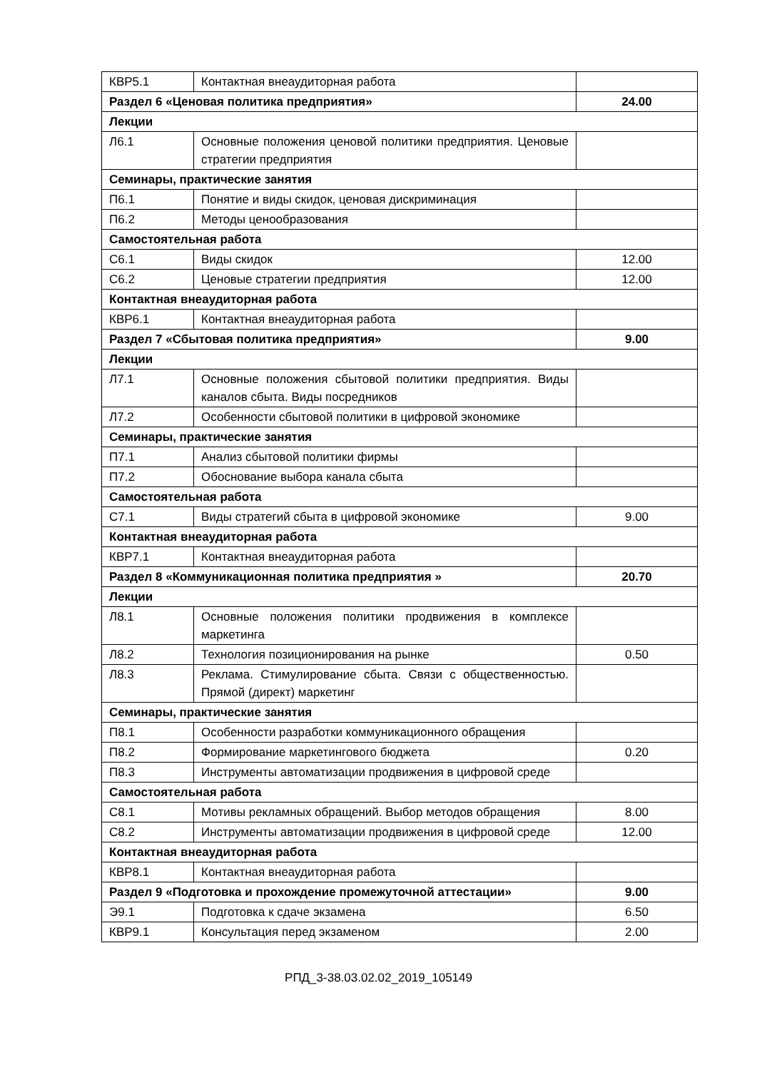| КВР5.1 | Контактная внеаудиторная работа | |
| Раздел 6 «Ценовая политика предприятия» | | 24.00 |
| Лекции | | |
| Л6.1 | Основные положения ценовой политики предприятия. Ценовые стратегии предприятия | |
| Семинары, практические занятия | | |
| П6.1 | Понятие и виды скидок, ценовая дискриминация | |
| П6.2 | Методы ценообразования | |
| Самостоятельная работа | | |
| С6.1 | Виды скидок | 12.00 |
| С6.2 | Ценовые стратегии предприятия | 12.00 |
| Контактная внеаудиторная работа | | |
| КВР6.1 | Контактная внеаудиторная работа | |
| Раздел 7 «Сбытовая политика предприятия» | | 9.00 |
| Лекции | | |
| Л7.1 | Основные положения сбытовой политики предприятия. Виды каналов сбыта. Виды посредников | |
| Л7.2 | Особенности сбытовой политики в цифровой экономике | |
| Семинары, практические занятия | | |
| П7.1 | Анализ сбытовой политики фирмы | |
| П7.2 | Обоснование выбора канала сбыта | |
| Самостоятельная работа | | |
| С7.1 | Виды стратегий сбыта в цифровой экономике | 9.00 |
| Контактная внеаудиторная работа | | |
| КВР7.1 | Контактная внеаудиторная работа | |
| Раздел 8 «Коммуникационная политика предприятия » | | 20.70 |
| Лекции | | |
| Л8.1 | Основные положения политики продвижения в комплексе маркетинга | |
| Л8.2 | Технология позиционирования на рынке | 0.50 |
| Л8.3 | Реклама. Стимулирование сбыта. Связи с общественностью. Прямой (директ) маркетинг | |
| Семинары, практические занятия | | |
| П8.1 | Особенности разработки коммуникационного обращения | |
| П8.2 | Формирование маркетингового бюджета | 0.20 |
| П8.3 | Инструменты автоматизации продвижения в цифровой среде | |
| Самостоятельная работа | | |
| С8.1 | Мотивы рекламных обращений. Выбор методов обращения | 8.00 |
| С8.2 | Инструменты автоматизации продвижения в цифровой среде | 12.00 |
| Контактная внеаудиторная работа | | |
| КВР8.1 | Контактная внеаудиторная работа | |
| Раздел 9 «Подготовка и прохождение промежуточной аттестации» | | 9.00 |
| Э9.1 | Подготовка к сдаче экзамена | 6.50 |
| КВР9.1 | Консультация перед экзаменом | 2.00 |
РПД_3-38.03.02.02_2019_105149